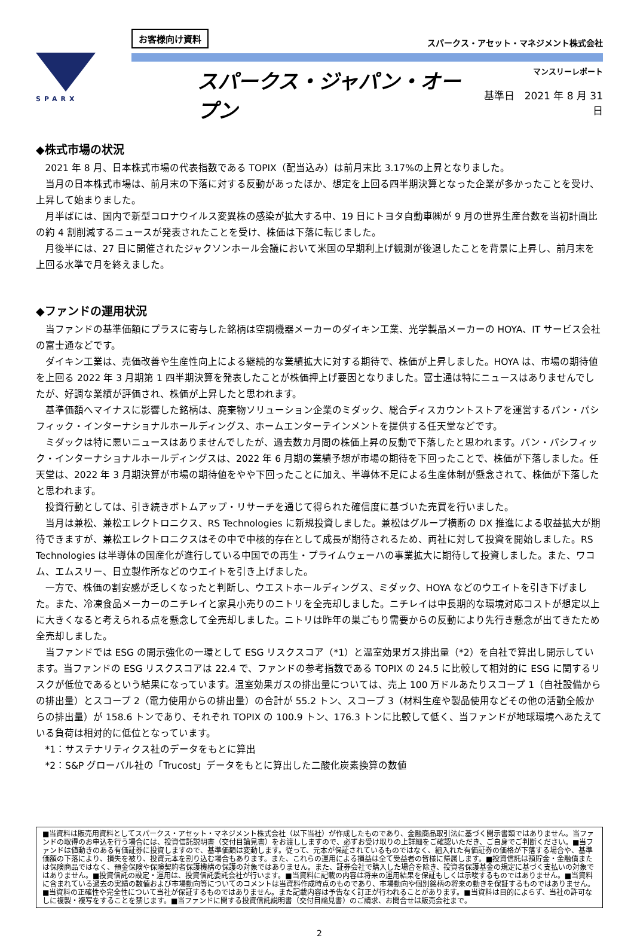SPARX
お客様向け資料 スパークス・アセット・マネジメント株式会社
スパークス・ジャパン・オープン
マンスリーレポート
基準日　2021 年 8 月 31 日
◆株式市場の状況
2021 年 8 月、日本株式市場の代表指数である TOPIX（配当込み）は前月末比 3.17%の上昇となりました。
当月の日本株式市場は、前月末の下落に対する反動があったほか、想定を上回る四半期決算となった企業が多かったことを受け、上昇して始まりました。
月半ばには、国内で新型コロナウイルス変異株の感染が拡大する中、19 日にトヨタ自動車㈱が 9 月の世界生産台数を当初計画比の約 4 割削減するニュースが発表されたことを受け、株価は下落に転じました。
月後半には、27 日に開催されたジャクソンホール会議において米国の早期利上げ観測が後退したことを背景に上昇し、前月末を上回る水準で月を終えました。
◆ファンドの運用状況
当ファンドの基準価額にプラスに寄与した銘柄は空調機器メーカーのダイキン工業、光学製品メーカーの HOYA、IT サービス会社の富士通などです。
ダイキン工業は、売価改善や生産性向上による継続的な業績拡大に対する期待で、株価が上昇しました。HOYA は、市場の期待値を上回る 2022 年 3 月期第 1 四半期決算を発表したことが株価押上げ要因となりました。富士通は特にニュースはありませんでしたが、好調な業績が評価され、株価が上昇したと思われます。
基準価額へマイナスに影響した銘柄は、廃棄物ソリューション企業のミダック、総合ディスカウントストアを運営するパン・パシフィック・インターナショナルホールディングス、ホームエンターテインメントを提供する任天堂などです。
ミダックは特に悪いニュースはありませんでしたが、過去数カ月間の株価上昇の反動で下落したと思われます。パン・パシフィック・インターナショナルホールディングスは、2022 年 6 月期の業績予想が市場の期待を下回ったことで、株価が下落しました。任天堂は、2022 年 3 月期決算が市場の期待値をやや下回ったことに加え、半導体不足による生産体制が懸念されて、株価が下落したと思われます。
投資行動としては、引き続きボトムアップ・リサーチを通じて得られた確信度に基づいた売買を行いました。
当月は兼松、兼松エレクトロニクス、RS Technologies に新規投資しました。兼松はグループ横断の DX 推進による収益拡大が期待できますが、兼松エレクトロニクスはその中で中核的存在として成長が期待されるため、両社に対して投資を開始しました。RS Technologies は半導体の国産化が進行している中国での再生・プライムウェーハの事業拡大に期待して投資しました。また、ワコム、エムスリー、日立製作所などのウエイトを引き上げました。
一方で、株価の割安感が乏しくなったと判断し、ウエストホールディングス、ミダック、HOYA などのウエイトを引き下げました。また、冷凍食品メーカーのニチレイと家具小売りのニトリを全売却しました。ニチレイは中長期的な環境対応コストが想定以上に大きくなると考えられる点を懸念して全売却しました。ニトリは昨年の巣ごもり需要からの反動により先行き懸念が出てきたため全売却しました。
当ファンドでは ESG の開示強化の一環として ESG リスクスコア（*1）と温室効果ガス排出量（*2）を自社で算出し開示しています。当ファンドの ESG リスクスコアは 22.4 で、ファンドの参考指数である TOPIX の 24.5 に比較して相対的に ESG に関するリスクが低位であるという結果になっています。温室効果ガスの排出量については、売上 100 万ドルあたりスコープ 1（自社設備からの排出量）とスコープ 2（電力使用からの排出量）の合計が 55.2 トン、スコープ 3（材料生産や製品使用などその他の活動全般からの排出量）が 158.6 トンであり、それぞれ TOPIX の 100.9 トン、176.3 トンに比較して低く、当ファンドが地球環境へあたえている負荷は相対的に低位となっています。
*1：サステナリティクス社のデータをもとに算出
*2：S&P グローバル社の「Trucost」データをもとに算出した二酸化炭素換算の数値
■当資料は販売用資料としてスパークス・アセット・マネジメント株式会社（以下当社）が作成したものであり、金融商品取引法に基づく開示書類ではありません。当ファンドの取得のお申込を行う場合には、投資信託説明書（交付目論見書）をお渡ししますので、必ずお受け取りの上詳細をご確認いただき、ご自身でご判断ください。■当ファンドは値動きのある有価証券に投資しますので、基準価額は変動します。従って、元本が保証されているものではなく、組入れた有価証券の価格が下落する場合や、基準価額の下落により、損失を被り、投資元本を割り込む場合もあります。また、これらの運用による損益は全て受益者の皆様に帰属します。■投資信託は預貯金・金融債または保険商品ではなく、預金保険や保険契約者保護機構の保護の対象ではありません。また、証券会社で購入した場合を除き、投資者保護基金の規定に基づく支払いの対象ではありません。■投資信託の設定・運用は、投資信託委託会社が行います。■当資料に記載の内容は将来の運用結果を保証もしくは示唆するものではありません。■当資料に含まれている過去の実績の数値および市場動向等についてのコメントは当資料作成時点のものであり、市場動向や個別銘柄の将来の動きを保証するものではありません。■当資料の正確性や完全性について当社が保証するものではありません。また記載内容は予告なく訂正が行われることがあります。■当資料は目的によらず、当社の許可なしに複製・複写をすることを禁じます。■当ファンドに関する投資信託説明書（交付目論見書）のご請求、お問合せは販売会社まで。
2